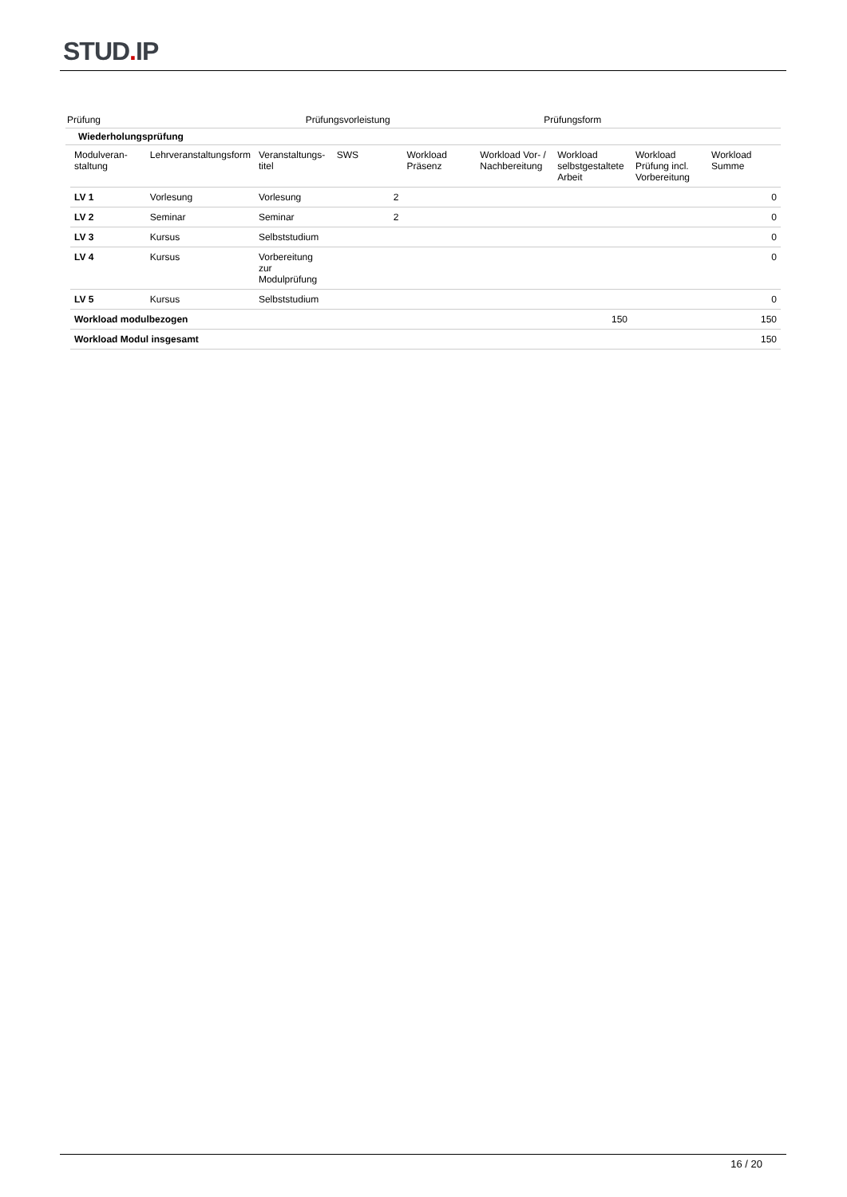STUD. IP
| Prüfung | Prüfungsvorleistung | Prüfungsform |
| Wiederholungsprüfung | | |
| Modulveran-staltung | Lehrveranstaltungsform | Veranstaltungs-titel | SWS | Workload Präsenz | Workload Vor- / Nachbereitung | Workload selbstgestaltete Arbeit | Workload Prüfung incl. Vorbereitung | Workload Summe |
| LV 1 | Vorlesung | Vorlesung | 2 | | | | | 0 |
| LV 2 | Seminar | Seminar | 2 | | | | | 0 |
| LV 3 | Kursus | Selbststudium | | | | | | 0 |
| LV 4 | Kursus | Vorbereitung zur Modulprüfung | | | | | | 0 |
| LV 5 | Kursus | Selbststudium | | | | | | 0 |
| Workload modulbezogen | | | | | | 150 | | 150 |
| Workload Modul insgesamt | | | | | | | | 150 |
16 / 20